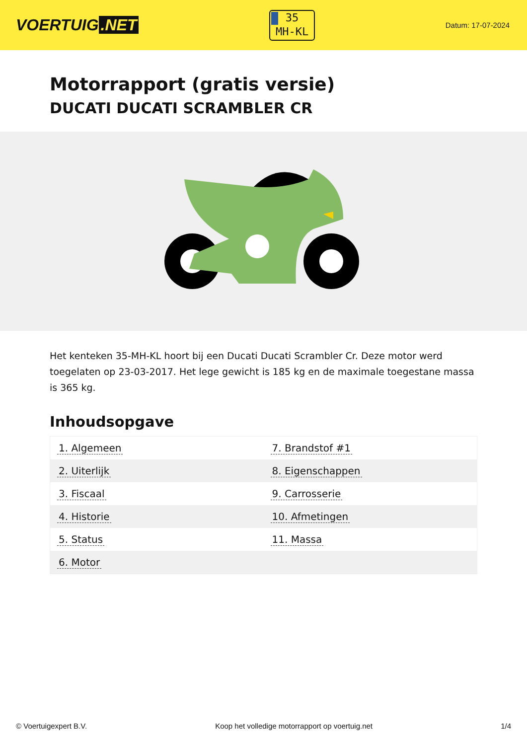VOERTUIG.NET
35
MH-KL
Datum: 17-07-2024
Motorrapport (gratis versie)
DUCATI DUCATI SCRAMBLER CR
Het kenteken 35-MH-KL hoort bij een Ducati Ducati Scrambler Cr. Deze motor werd toegelaten op 23-03-2017. Het lege gewicht is 185 kg en de maximale toegestane massa is 365 kg.
Inhoudsopgave
| 1. Algemeen | 7. Brandstof #1 |
| 2. Uiterlijk | 8. Eigenschappen |
| 3. Fiscaal | 9. Carrosserie |
| 4. Historie | 10. Afmetingen |
| 5. Status | 11. Massa |
| 6. Motor | |
© Voertuigexpert B.V. Koop het volledige motorrapport op voertuig.net 1/4